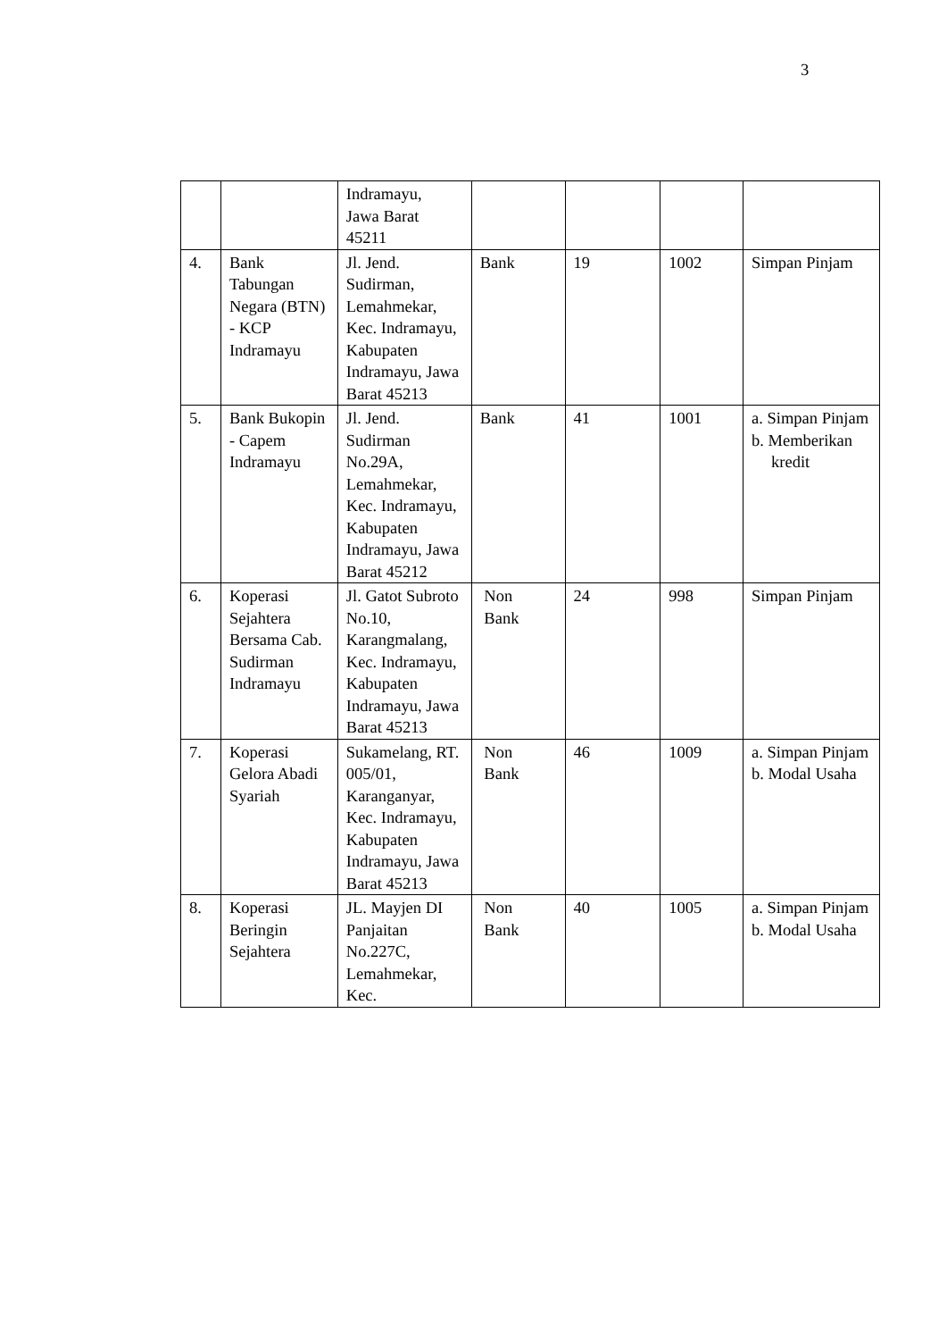3
| | | Indramayu, Jawa Barat 45211 | | | | |
| 4. | Bank Tabungan Negara (BTN) - KCP Indramayu | Jl. Jend. Sudirman, Lemahmekar, Kec. Indramayu, Kabupaten Indramayu, Jawa Barat 45213 | Bank | 19 | 1002 | Simpan Pinjam |
| 5. | Bank Bukopin - Capem Indramayu | Jl. Jend. Sudirman No.29A, Lemahmekar, Kec. Indramayu, Kabupaten Indramayu, Jawa Barat 45212 | Bank | 41 | 1001 | a. Simpan Pinjam b. Memberikan kredit |
| 6. | Koperasi Sejahtera Bersama Cab. Sudirman Indramayu | Jl. Gatot Subroto No.10, Karangmalang, Kec. Indramayu, Kabupaten Indramayu, Jawa Barat 45213 | Non Bank | 24 | 998 | Simpan Pinjam |
| 7. | Koperasi Gelora Abadi Syariah | Sukamelang, RT. 005/01, Karanganyar, Kec. Indramayu, Kabupaten Indramayu, Jawa Barat 45213 | Non Bank | 46 | 1009 | a. Simpan Pinjam b. Modal Usaha |
| 8. | Koperasi Beringin Sejahtera | JL. Mayjen DI Panjaitan No.227C, Lemahmekar, Kec. | Non Bank | 40 | 1005 | a. Simpan Pinjam b. Modal Usaha |